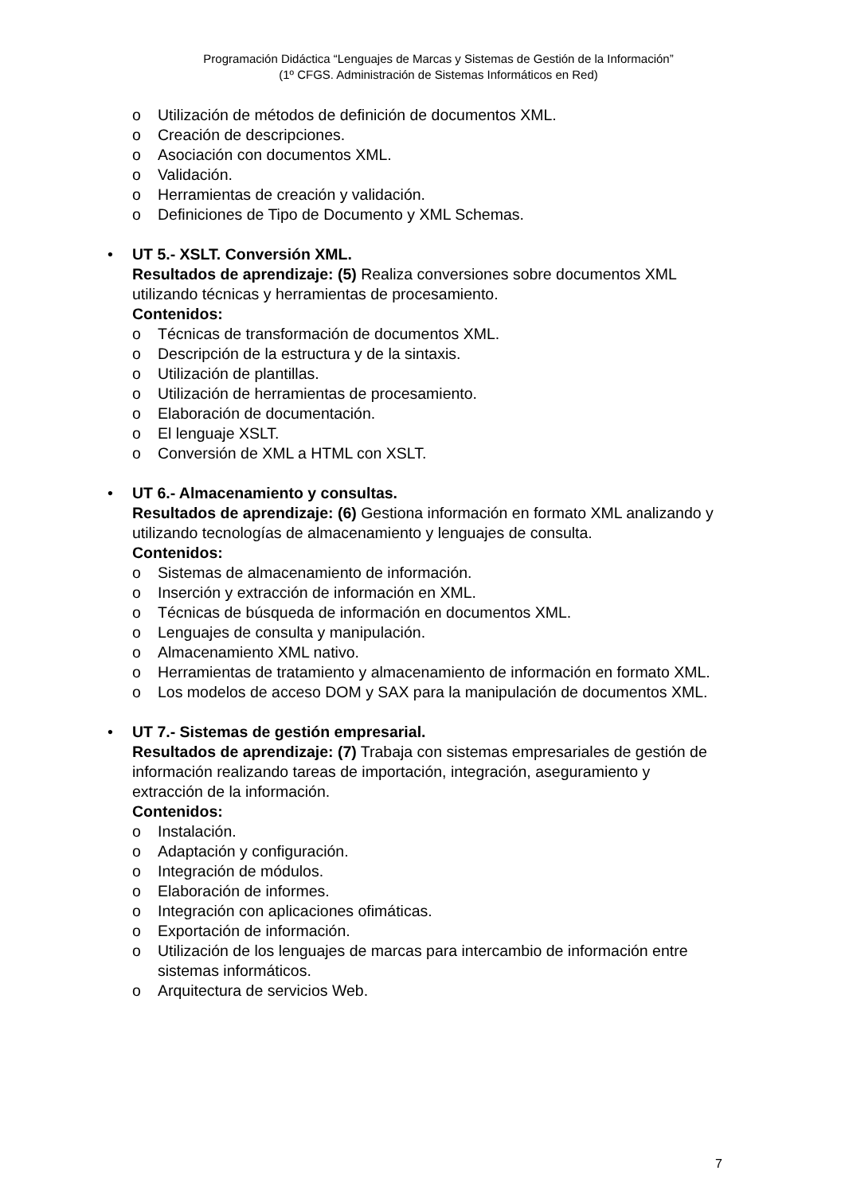Programación Didáctica “Lenguajes de Marcas y Sistemas de Gestión de la Información”
(1º CFGS. Administración de Sistemas Informáticos en Red)
o Utilización de métodos de definición de documentos XML.
o Creación de descripciones.
o Asociación con documentos XML.
o Validación.
o Herramientas de creación y validación.
o Definiciones de Tipo de Documento y XML Schemas.
• UT 5.- XSLT. Conversión XML.
Resultados de aprendizaje: (5) Realiza conversiones sobre documentos XML utilizando técnicas y herramientas de procesamiento.
Contenidos:
o Técnicas de transformación de documentos XML.
o Descripción de la estructura y de la sintaxis.
o Utilización de plantillas.
o Utilización de herramientas de procesamiento.
o Elaboración de documentación.
o El lenguaje XSLT.
o Conversión de XML a HTML con XSLT.
• UT 6.- Almacenamiento y consultas.
Resultados de aprendizaje: (6) Gestiona información en formato XML analizando y utilizando tecnologías de almacenamiento y lenguajes de consulta.
Contenidos:
o Sistemas de almacenamiento de información.
o Inserción y extracción de información en XML.
o Técnicas de búsqueda de información en documentos XML.
o Lenguajes de consulta y manipulación.
o Almacenamiento XML nativo.
o Herramientas de tratamiento y almacenamiento de información en formato XML.
o Los modelos de acceso DOM y SAX para la manipulación de documentos XML.
• UT 7.- Sistemas de gestión empresarial.
Resultados de aprendizaje: (7) Trabaja con sistemas empresariales de gestión de información realizando tareas de importación, integración, aseguramiento y extracción de la información.
Contenidos:
o Instalación.
o Adaptación y configuración.
o Integración de módulos.
o Elaboración de informes.
o Integración con aplicaciones ofimáticas.
o Exportación de información.
o Utilización de los lenguajes de marcas para intercambio de información entre sistemas informáticos.
o Arquitectura de servicios Web.
7